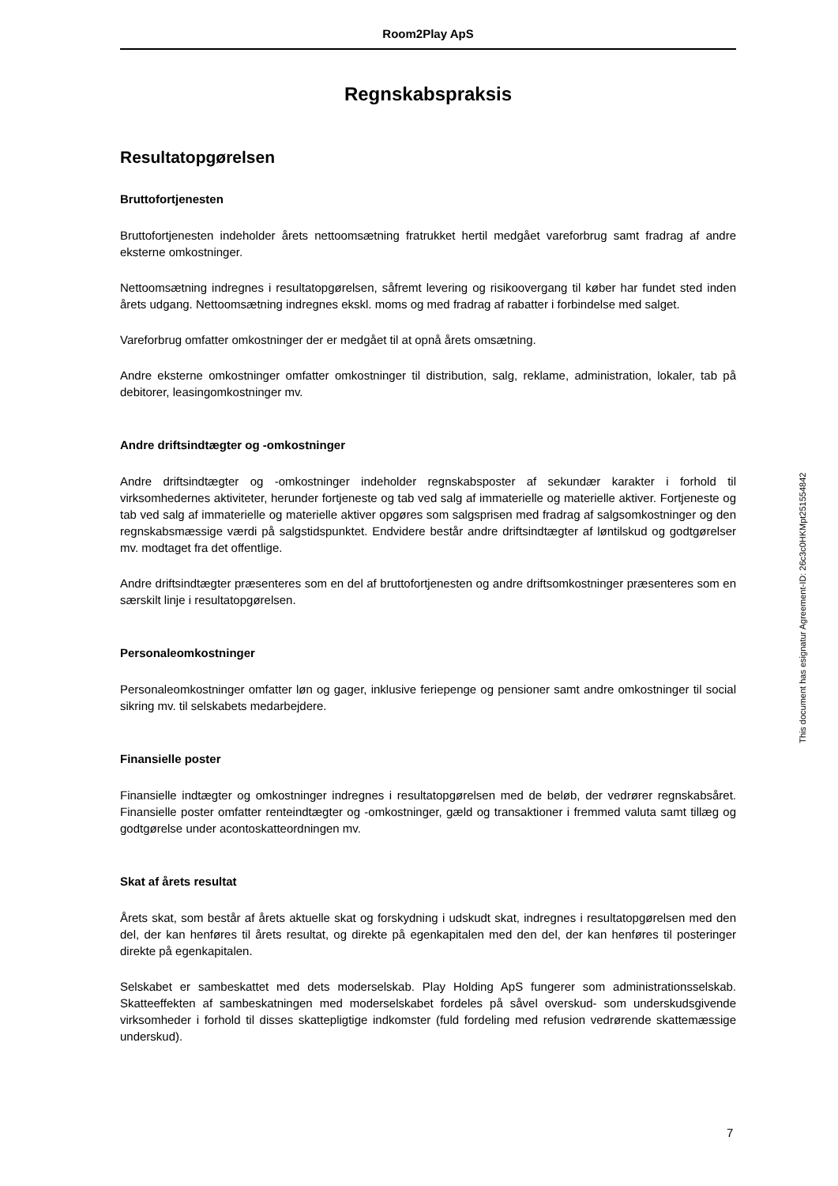Room2Play ApS
Regnskabspraksis
Resultatopgørelsen
Bruttofortjenesten
Bruttofortjenesten indeholder årets nettoomsætning fratrukket hertil medgået vareforbrug samt fradrag af andre eksterne omkostninger.
Nettoomsætning indregnes i resultatopgørelsen, såfremt levering og risikoovergang til køber har fundet sted inden årets udgang. Nettoomsætning indregnes ekskl. moms og med fradrag af rabatter i forbindelse med salget.
Vareforbrug omfatter omkostninger der er medgået til at opnå årets omsætning.
Andre eksterne omkostninger omfatter omkostninger til distribution, salg, reklame, administration, lokaler, tab på debitorer, leasingomkostninger mv.
Andre driftsindtægter og -omkostninger
Andre driftsindtægter og -omkostninger indeholder regnskabsposter af sekundær karakter i forhold til virksomhedernes aktiviteter, herunder fortjeneste og tab ved salg af immaterielle og materielle aktiver. Fortjeneste og tab ved salg af immaterielle og materielle aktiver opgøres som salgsprisen med fradrag af salgsomkostninger og den regnskabsmæssige værdi på salgstidspunktet. Endvidere består andre driftsindtægter af løntilskud og godtgørelser mv. modtaget fra det offentlige.
Andre driftsindtægter præsenteres som en del af bruttofortjenesten og andre driftsomkostninger præsenteres som en særskilt linje i resultatopgørelsen.
Personaleomkostninger
Personaleomkostninger omfatter løn og gager, inklusive feriepenge og pensioner samt andre omkostninger til social sikring mv. til selskabets medarbejdere.
Finansielle poster
Finansielle indtægter og omkostninger indregnes i resultatopgørelsen med de beløb, der vedrører regnskabsåret. Finansielle poster omfatter renteindtægter og -omkostninger, gæld og transaktioner i fremmed valuta samt tillæg og godtgørelse under acontoskatteordningen mv.
Skat af årets resultat
Årets skat, som består af årets aktuelle skat og forskydning i udskudt skat, indregnes i resultatopgørelsen med den del, der kan henføres til årets resultat, og direkte på egenkapitalen med den del, der kan henføres til posteringer direkte på egenkapitalen.
Selskabet er sambeskattet med dets moderselskab. Play Holding ApS fungerer som administrationsselskab. Skatteeffekten af sambeskatningen med moderselskabet fordeles på såvel overskud- som underskudsgivende virksomheder i forhold til disses skattepligtige indkomster (fuld fordeling med refusion vedrørende skattemæssige underskud).
This document has esignatur Agreement-ID: 26c3c0HKMpt251554842
7